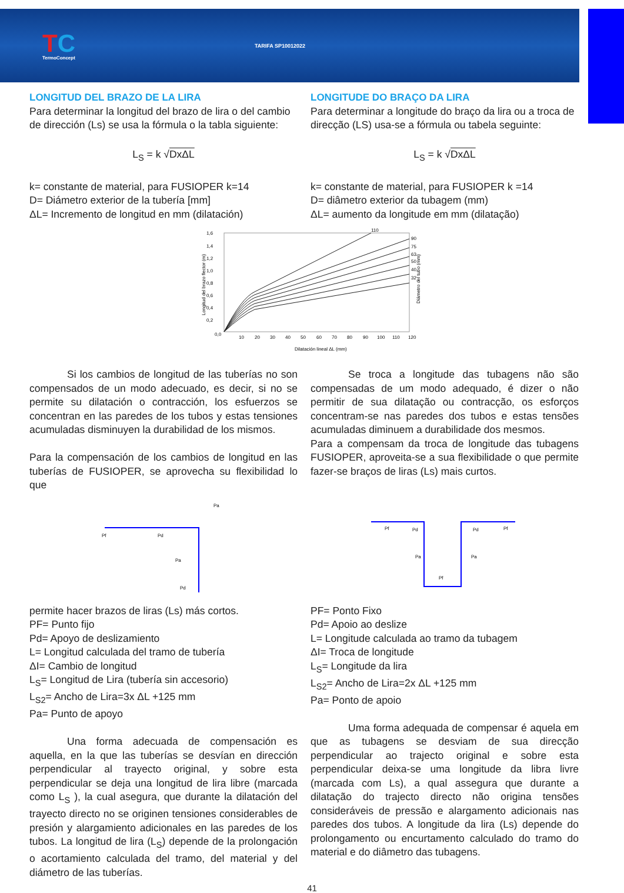TC
TermoConcept
TARIFA SP10012022
LONGITUD DEL BRAZO DE LA LIRA
Para determinar la longitud del brazo de lira o del cambio de dirección (Ls) se usa la fórmula o la tabla siguiente:
L<sub>S</sub> = k √DxΔL
k= constante de material, para FUSIOPER k=14
D= Diámetro exterior de la tubería [mm]
ΔL= Incremento de longitud en mm (dilatación)
LONGITUDE DO BRAÇO DA LIRA
Para determinar a longitude do braço da lira ou a troca de direcção (LS) usa-se a fórmula ou tabela seguinte:
L<sub>S</sub> = k √DxΔL
k= constante de material, para FUSIOPER k =14
D= diâmetro exterior da tubagem (mm)
ΔL= aumento da longitude em mm (dilatação)
1,6
1,4
1,2
1,0
0,8
0,6
0,4
0,2
0,0
10
20
30
40
50
60
70
80
90
100
110
120
110
90
75
63
50
40
32
Dilatación lineal ΔL (mm)
Longitud del brazo flector (m)
Diámetro del tubo (mm)
Si los cambios de longitud de las tuberías no son compensados de un modo adecuado, es decir, si no se permite su dilatación o contracción, los esfuerzos se concentran en las paredes de los tubos y estas tensiones acumuladas disminuyen la durabilidad de los mismos.
Para la compensación de los cambios de longitud en las tuberías de FUSIOPER, se aprovecha su flexibilidad lo que
Se troca a longitude das tubagens não são compensadas de um modo adequado, é dizer o não permitir de sua dilatação ou contracção, os esforços concentram-se nas paredes dos tubos e estas tensões acumuladas diminuem a durabilidade dos mesmos.
Para a compensam da troca de longitude das tubagens FUSIOPER, aproveita-se a sua flexibilidade o que permite fazer-se braços de liras (Ls) mais curtos.
Pf
Pd
Pa
Pd
Pa
Pf
Pd
Pa
Pf
Pd
Pa
Pf
permite hacer brazos de liras (Ls) más cortos.
PF= Punto fijo
Pd= Apoyo de deslizamiento
L= Longitud calculada del tramo de tubería
ΔI= Cambio de longitud
L<sub>S</sub>= Longitud de Lira (tubería sin accesorio)
L<sub>S2</sub>= Ancho de Lira=3x ΔL +125 mm
Pa= Punto de apoyo
Una forma adecuada de compensación es aquella, en la que las tuberías se desvían en dirección perpendicular al trayecto original, y sobre esta perpendicular se deja una longitud de lira libre (marcada como L<sub>S</sub> ), la cual asegura, que durante la dilatación del trayecto directo no se originen tensiones considerables de presión y alargamiento adicionales en las paredes de los tubos. La longitud de lira (L<sub>S</sub>) depende de la prolongación o acortamiento calculada del tramo, del material y del diámetro de las tuberías.
PF= Ponto Fixo
Pd= Apoio ao deslize
L= Longitude calculada ao tramo da tubagem
ΔI= Troca de longitude
L<sub>S</sub>= Longitude da lira
L<sub>S2</sub>= Ancho de Lira=2x ΔL +125 mm
Pa= Ponto de apoio
Uma forma adequada de compensar é aquela em que as tubagens se desviam de sua direcção perpendicular ao trajecto original e sobre esta perpendicular deixa-se uma longitude da libra livre (marcada com Ls), a qual assegura que durante a dilatação do trajecto directo não origina tensões consideráveis de pressão e alargamento adicionais nas paredes dos tubos. A longitude da lira (Ls) depende do prolongamento ou encurtamento calculado do tramo do material e do diâmetro das tubagens.
41